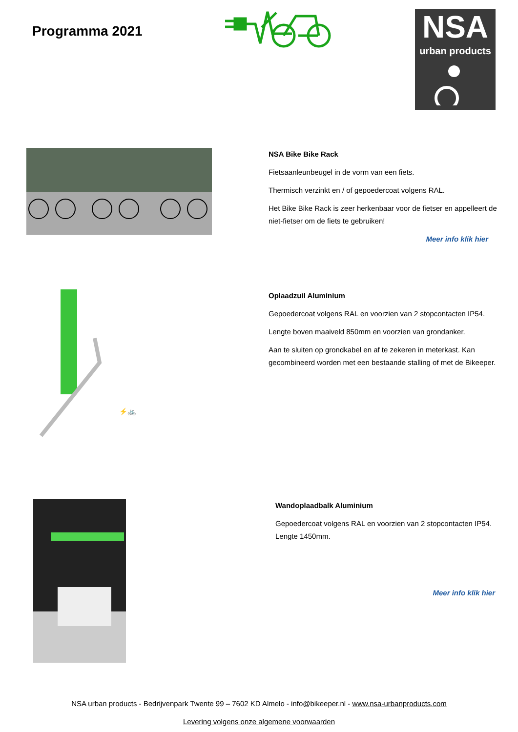Programma 2021
NSA
urban products
NSA Bike Bike Rack
Fietsaanleunbeugel in de vorm van een fiets.
Thermisch verzinkt en / of gepoedercoat volgens RAL.
Het Bike Bike Rack is zeer herkenbaar voor de fietser en appelleert de niet-fietser om de fiets te gebruiken!
Meer info klik hier
⚡🚲
Oplaadzuil Aluminium
Gepoedercoat volgens RAL en voorzien van 2 stopcontacten IP54.
Lengte boven maaiveld 850mm en voorzien van grondanker.
Aan te sluiten op grondkabel en af te zekeren in meterkast. Kan gecombineerd worden met een bestaande stalling of met de Bikeeper.
Wandoplaadbalk Aluminium
Gepoedercoat volgens RAL en voorzien van 2 stopcontacten IP54.
Lengte 1450mm.
Meer info klik hier
NSA urban products - Bedrijvenpark Twente 99 – 7602 KD Almelo - info@bikeeper.nl - www.nsa-urbanproducts.com
Levering volgens onze algemene voorwaarden